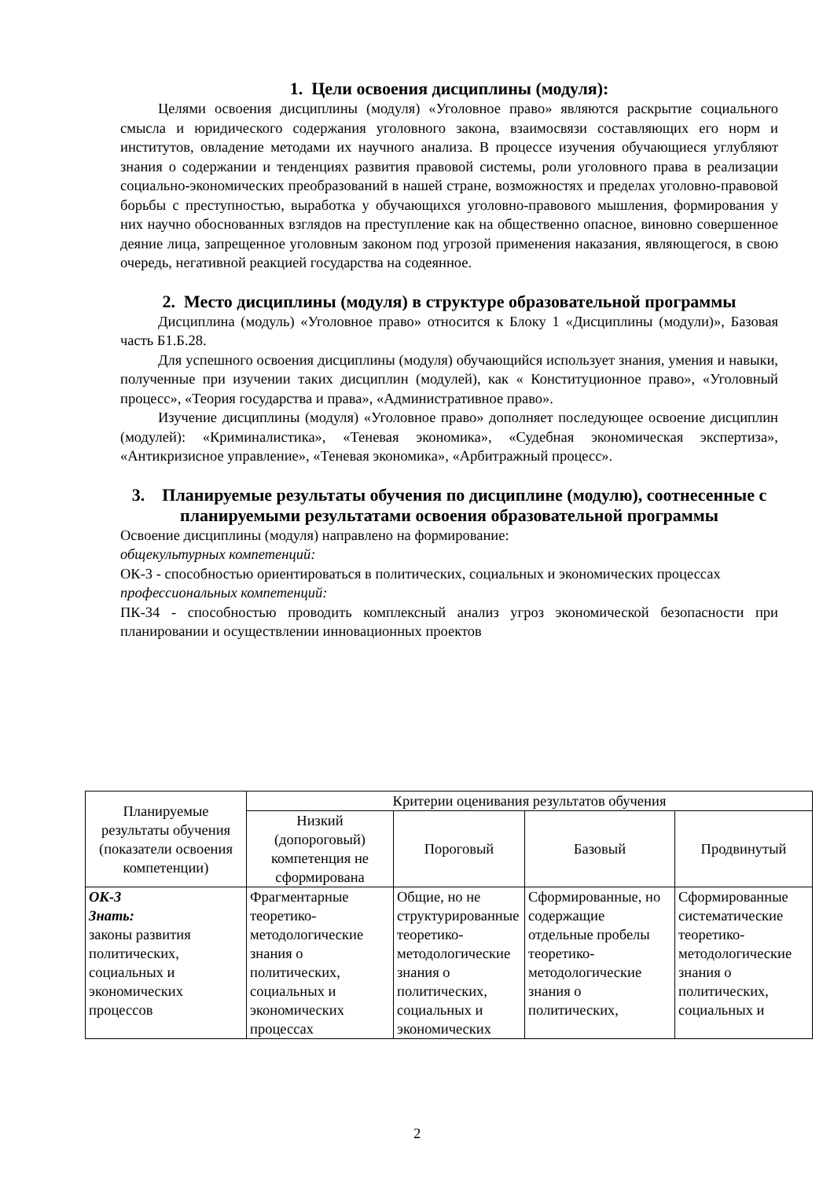1. Цели освоения дисциплины (модуля):
Целями освоения дисциплины (модуля) «Уголовное право» являются раскрытие социального смысла и юридического содержания уголовного закона, взаимосвязи составляющих его норм и институтов, овладение методами их научного анализа. В процессе изучения обучающиеся углубляют знания о содержании и тенденциях развития правовой системы, роли уголовного права в реализации социально-экономических преобразований в нашей стране, возможностях и пределах уголовно-правовой борьбы с преступностью, выработка у обучающихся уголовно-правового мышления, формирования у них научно обоснованных взглядов на преступление как на общественно опасное, виновно совершенное деяние лица, запрещенное уголовным законом под угрозой применения наказания, являющегося, в свою очередь, негативной реакцией государства на содеянное.
2. Место дисциплины (модуля) в структуре образовательной программы
Дисциплина (модуль) «Уголовное право» относится к Блоку 1 «Дисциплины (модули)», Базовая часть Б1.Б.28.
Для успешного освоения дисциплины (модуля) обучающийся использует знания, умения и навыки, полученные при изучении таких дисциплин (модулей), как « Конституционное право», «Уголовный процесс», «Теория государства и права», «Административное право».
Изучение дисциплины (модуля) «Уголовное право» дополняет последующее освоение дисциплин (модулей): «Криминалистика», «Теневая экономика», «Судебная экономическая экспертиза», «Антикризисное управление», «Теневая экономика», «Арбитражный процесс».
3. Планируемые результаты обучения по дисциплине (модулю), соотнесенные с планируемыми результатами освоения образовательной программы
Освоение дисциплины (модуля) направлено на формирование:
общекультурных компетенций:
ОК-3 - способностью ориентироваться в политических, социальных и экономических процессах
профессиональных компетенций:
ПК-34 - способностью проводить комплексный анализ угроз экономической безопасности при планировании и осуществлении инновационных проектов
| Планируемые результаты обучения (показатели освоения компетенции) | Критерии оценивания результатов обучения | | | |
| --- | --- | --- | --- | --- |
| | Низкий (допороговый) компетенция не сформирована | Пороговый | Базовый | Продвинутый |
| ОК-3 Знать: законы развития политических, социальных и экономических процессов | Фрагментарные теоретико-методологические знания о политических, социальных и экономических процессах | Общие, но не структурированные теоретико-методологические знания о политических, социальных и экономических | Сформированные, но содержащие отдельные пробелы теоретико-методологические знания о политических, | Сформированные систематические теоретико-методологические знания о политических, социальных и |
2